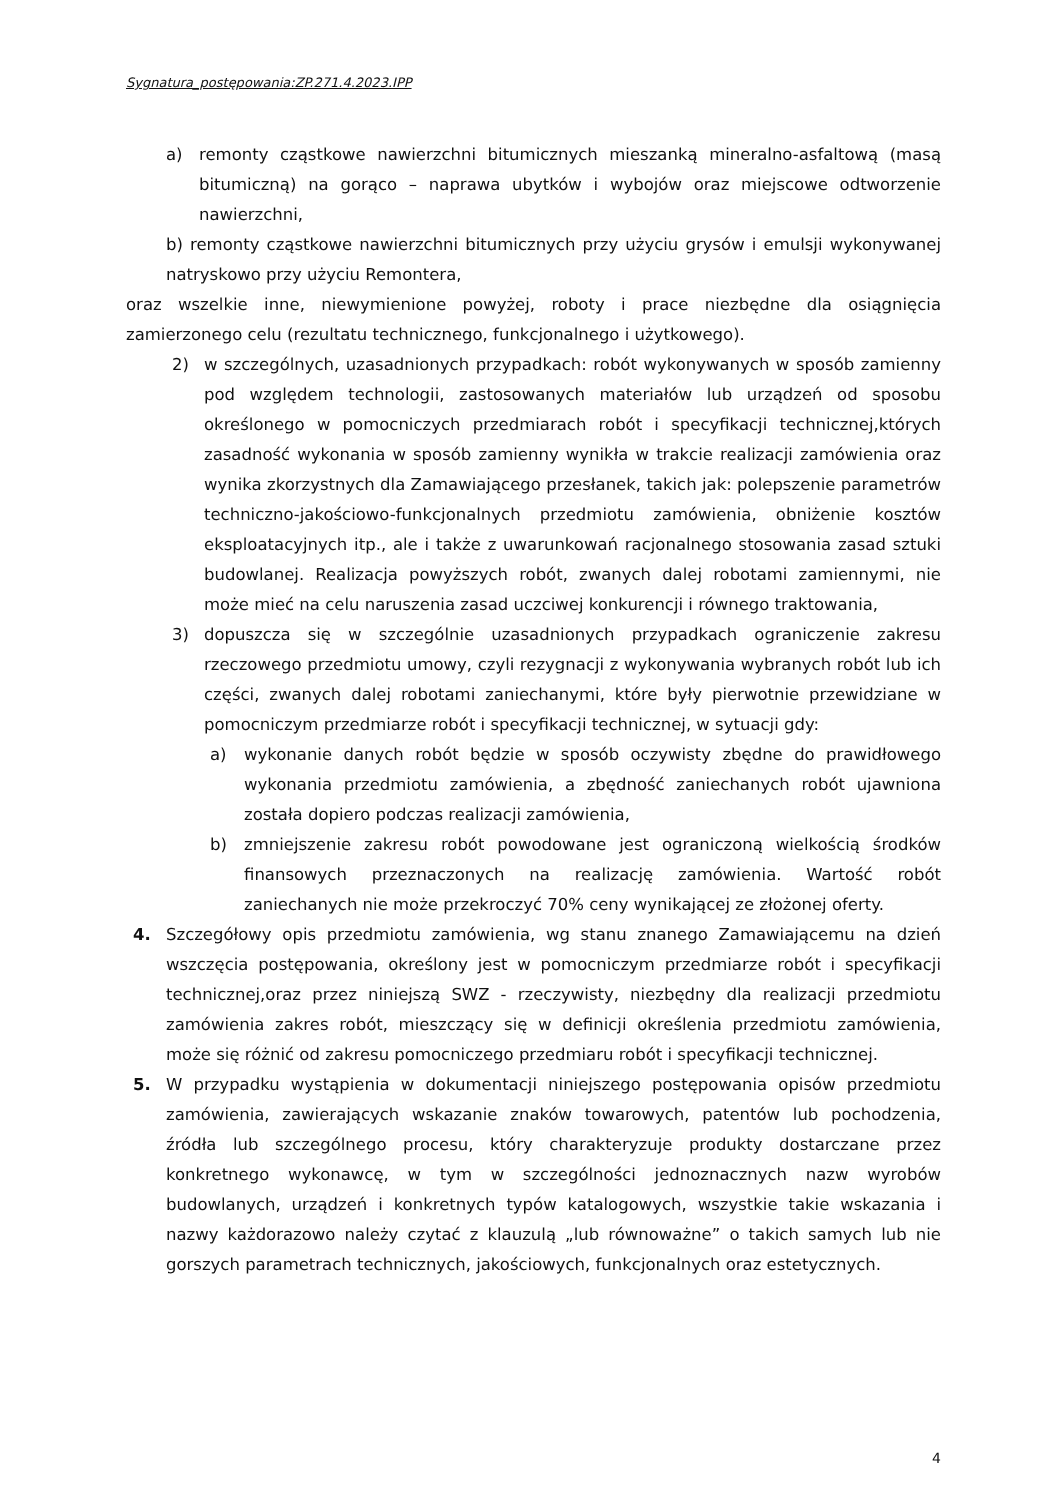Sygnatura_postępowania:ZP.271.4.2023.IPP
a) remonty cząstkowe nawierzchni bitumicznych mieszanką mineralno-asfaltową (masą bitumiczną) na gorąco – naprawa ubytków i wybojów oraz miejscowe odtworzenie nawierzchni,
b) remonty cząstkowe nawierzchni bitumicznych przy użyciu grysów i emulsji wykonywanej natryskowo przy użyciu Remontera,
oraz wszelkie inne, niewymienione powyżej, roboty i prace niezbędne dla osiągnięcia zamierzonego celu (rezultatu technicznego, funkcjonalnego i użytkowego).
2) w szczególnych, uzasadnionych przypadkach: robót wykonywanych w sposób zamienny pod względem technologii, zastosowanych materiałów lub urządzeń od sposobu określonego w pomocniczych przedmiarach robót i specyfikacji technicznej,których zasadność wykonania w sposób zamienny wynikła w trakcie realizacji zamówienia oraz wynika zkorzystnych dla Zamawiającego przesłanek, takich jak: polepszenie parametrów techniczno-jakościowo-funkcjonalnych przedmiotu zamówienia, obniżenie kosztów eksploatacyjnych itp., ale i także z uwarunkowań racjonalnego stosowania zasad sztuki budowlanej. Realizacja powyższych robót, zwanych dalej robotami zamiennymi, nie może mieć na celu naruszenia zasad uczciwej konkurencji i równego traktowania,
3) dopuszcza się w szczególnie uzasadnionych przypadkach ograniczenie zakresu rzeczowego przedmiotu umowy, czyli rezygnacji z wykonywania wybranych robót lub ich części, zwanych dalej robotami zaniechanymi, które były pierwotnie przewidziane w pomocniczym przedmiarze robót i specyfikacji technicznej, w sytuacji gdy:
a) wykonanie danych robót będzie w sposób oczywisty zbędne do prawidłowego wykonania przedmiotu zamówienia, a zbędność zaniechanych robót ujawniona została dopiero podczas realizacji zamówienia,
b) zmniejszenie zakresu robót powodowane jest ograniczoną wielkością środków finansowych przeznaczonych na realizację zamówienia. Wartość robót zaniechanych nie może przekroczyć 70% ceny wynikającej ze złożonej oferty.
4. Szczegółowy opis przedmiotu zamówienia, wg stanu znanego Zamawiającemu na dzień wszczęcia postępowania, określony jest w pomocniczym przedmiarze robót i specyfikacji technicznej,oraz przez niniejszą SWZ - rzeczywisty, niezbędny dla realizacji przedmiotu zamówienia zakres robót, mieszczący się w definicji określenia przedmiotu zamówienia, może się różnić od zakresu pomocniczego przedmiaru robót i specyfikacji technicznej.
5. W przypadku wystąpienia w dokumentacji niniejszego postępowania opisów przedmiotu zamówienia, zawierających wskazanie znaków towarowych, patentów lub pochodzenia, źródła lub szczególnego procesu, który charakteryzuje produkty dostarczane przez konkretnego wykonawcę, w tym w szczególności jednoznacznych nazw wyrobów budowlanych, urządzeń i konkretnych typów katalogowych, wszystkie takie wskazania i nazwy każdorazowo należy czytać z klauzulą „lub równoważne” o takich samych lub nie gorszych parametrach technicznych, jakościowych, funkcjonalnych oraz estetycznych.
4